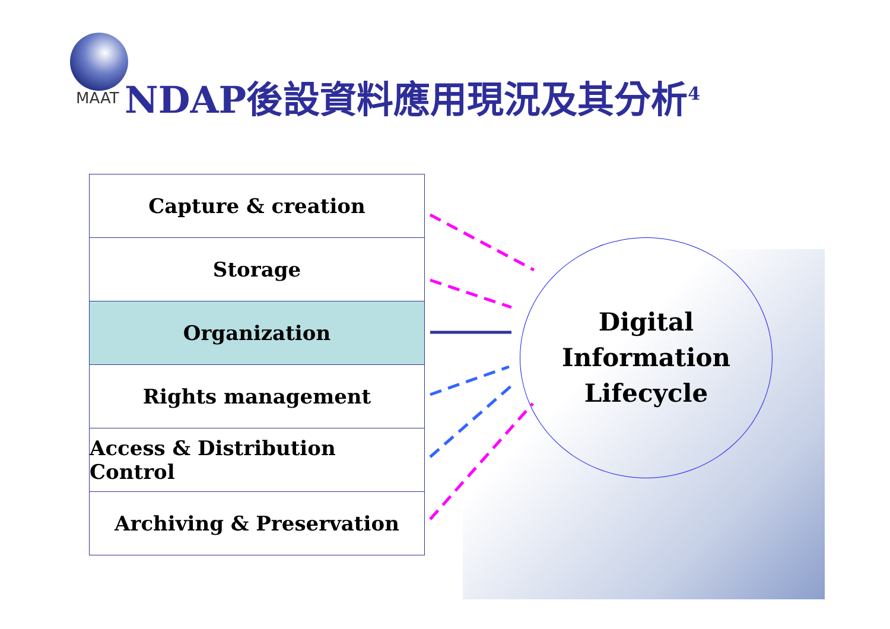MAAT NDAP後設資料應用現況及其分析<sup>4</sup>
Capture & creation
Storage
Organization
Rights management
Access & Distribution Control
Archiving & Preservation
Digital
Information
Lifecycle